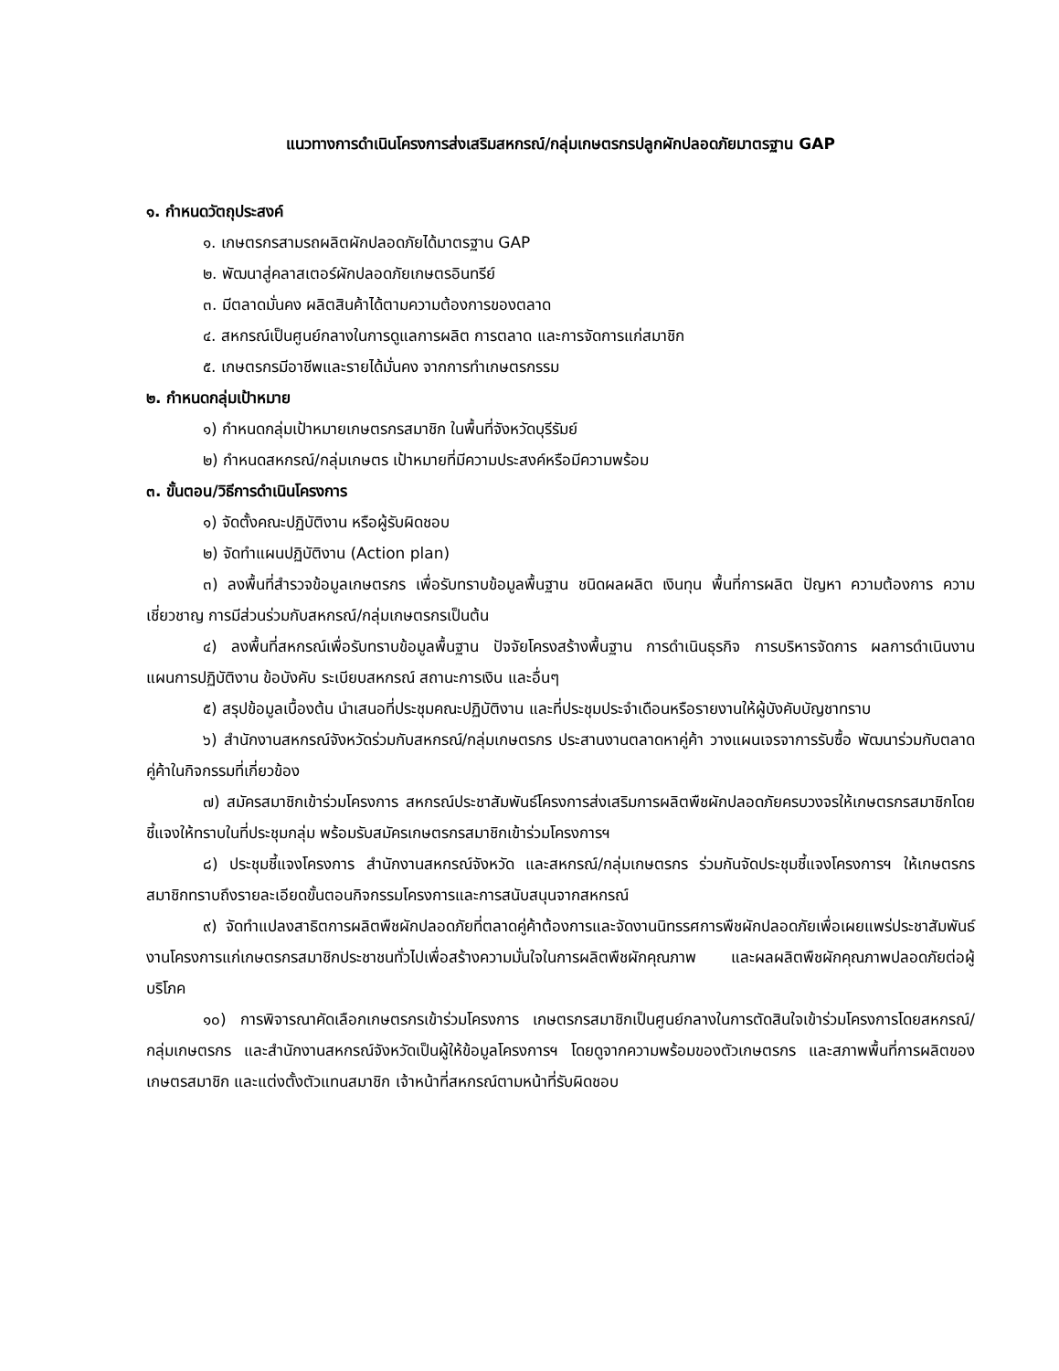แนวทางการดำเนินโครงการส่งเสริมสหกรณ์/กลุ่มเกษตรกรปลูกผักปลอดภัยมาตรฐาน GAP
๑. กำหนดวัตถุประสงค์
๑. เกษตรกรสามรถผลิตผักปลอดภัยได้มาตรฐาน GAP
๒. พัฒนาสู่คลาสเตอร์ผักปลอดภัยเกษตรอินทรีย์
๓. มีตลาดมั่นคง ผลิตสินค้าได้ตามความต้องการของตลาด
๔. สหกรณ์เป็นศูนย์กลางในการดูแลการผลิต การตลาด และการจัดการแก่สมาชิก
๕. เกษตรกรมีอาชีพและรายได้มั่นคง จากการทำเกษตรกรรม
๒. กำหนดกลุ่มเป้าหมาย
๑) กำหนดกลุ่มเป้าหมายเกษตรกรสมาชิก ในพื้นที่จังหวัดบุรีรัมย์
๒) กำหนดสหกรณ์/กลุ่มเกษตร เป้าหมายที่มีความประสงค์หรือมีความพร้อม
๓. ขั้นตอน/วิธีการดำเนินโครงการ
๑) จัดตั้งคณะปฏิบัติงาน หรือผู้รับผิดชอบ
๒) จัดทำแผนปฏิบัติงาน (Action plan)
๓) ลงพื้นที่สำรวจข้อมูลเกษตรกร เพื่อรับทราบข้อมูลพื้นฐาน ชนิดผลผลิต เงินทุน พื้นที่การผลิต ปัญหา ความต้องการ ความเชี่ยวชาญ การมีส่วนร่วมกับสหกรณ์/กลุ่มเกษตรกรเป็นต้น
๔) ลงพื้นที่สหกรณ์เพื่อรับทราบข้อมูลพื้นฐาน ปัจจัยโครงสร้างพื้นฐาน การดำเนินธุรกิจ การบริหารจัดการ ผลการดำเนินงาน แผนการปฏิบัติงาน ข้อบังคับ ระเบียบสหกรณ์ สถานะการเงิน และอื่นๆ
๕) สรุปข้อมูลเบื้องต้น นำเสนอที่ประชุมคณะปฏิบัติงาน และที่ประชุมประจำเดือนหรือรายงานให้ผู้บังคับบัญชาทราบ
๖) สำนักงานสหกรณ์จังหวัดร่วมกับสหกรณ์/กลุ่มเกษตรกร ประสานงานตลาดหาคู่ค้า วางแผนเจรจาการรับซื้อ พัฒนาร่วมกับตลาดคู่ค้าในกิจกรรมที่เกี่ยวข้อง
๗) สมัครสมาชิกเข้าร่วมโครงการ สหกรณ์ประชาสัมพันธ์โครงการส่งเสริมการผลิตพืชผักปลอดภัยครบวงจรให้เกษตรกรสมาชิกโดยชี้แจงให้ทราบในที่ประชุมกลุ่ม พร้อมรับสมัครเกษตรกรสมาชิกเข้าร่วมโครงการฯ
๘) ประชุมชี้แจงโครงการ สำนักงานสหกรณ์จังหวัด และสหกรณ์/กลุ่มเกษตรกร ร่วมกันจัดประชุมชี้แจงโครงการฯ ให้เกษตรกรสมาชิกทราบถึงรายละเอียดขั้นตอนกิจกรรมโครงการและการสนับสนุนจากสหกรณ์
๙) จัดทำแปลงสาธิตการผลิตพืชผักปลอดภัยที่ตลาดคู่ค้าต้องการและจัดงานนิทรรศการพืชผักปลอดภัยเพื่อเผยแพร่ประชาสัมพันธ์งานโครงการแก่เกษตรกรสมาชิกประชาชนทั่วไปเพื่อสร้างความมั่นใจในการผลิตพืชผักคุณภาพ และผลผลิตพืชผักคุณภาพปลอดภัยต่อผู้บริโภค
๑๐) การพิจารณาคัดเลือกเกษตรกรเข้าร่วมโครงการ เกษตรกรสมาชิกเป็นศูนย์กลางในการตัดสินใจเข้าร่วมโครงการโดยสหกรณ์/กลุ่มเกษตรกร และสำนักงานสหกรณ์จังหวัดเป็นผู้ให้ข้อมูลโครงการฯ โดยดูจากความพร้อมของตัวเกษตรกร และสภาพพื้นที่การผลิตของเกษตรสมาชิก และแต่งตั้งตัวแทนสมาชิก เจ้าหน้าที่สหกรณ์ตามหน้าที่รับผิดชอบ